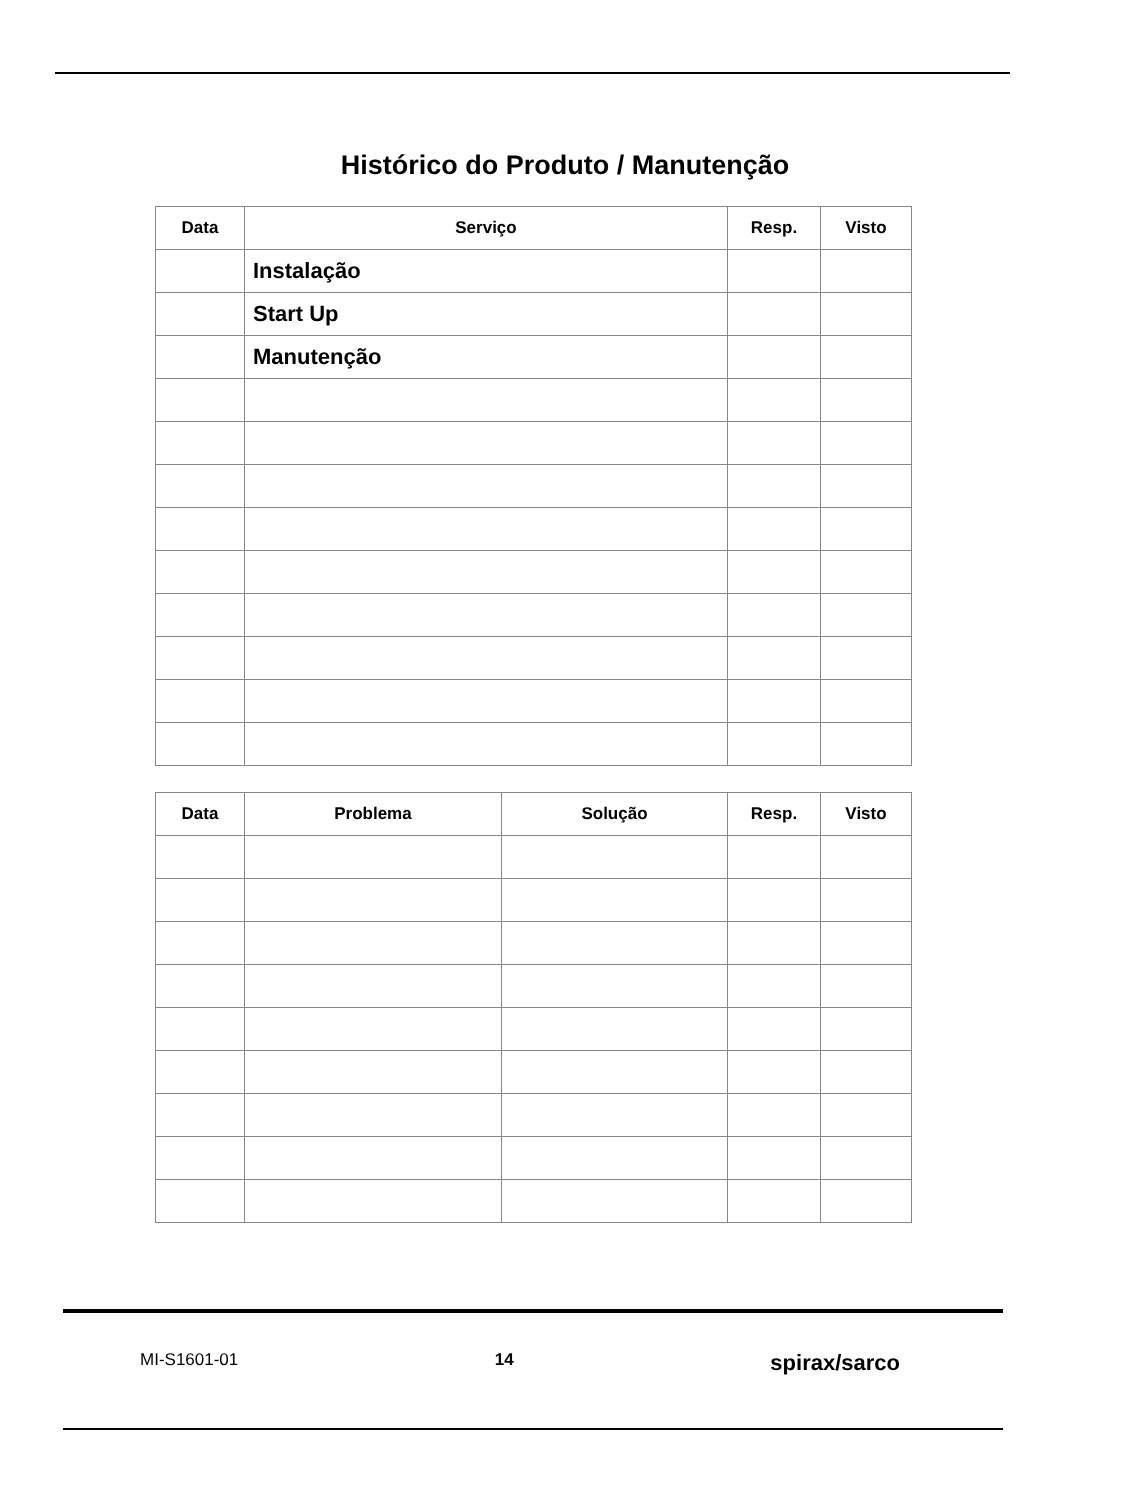Histórico do Produto / Manutenção
| Data | Serviço | Resp. | Visto |
| --- | --- | --- | --- |
| | Instalação | | |
| | Start Up | | |
| | Manutenção | | |
| Data | Problema | Solução | Resp. | Visto |
| --- | --- | --- | --- | --- |
MI-S1601-01 14 spirax/sarco